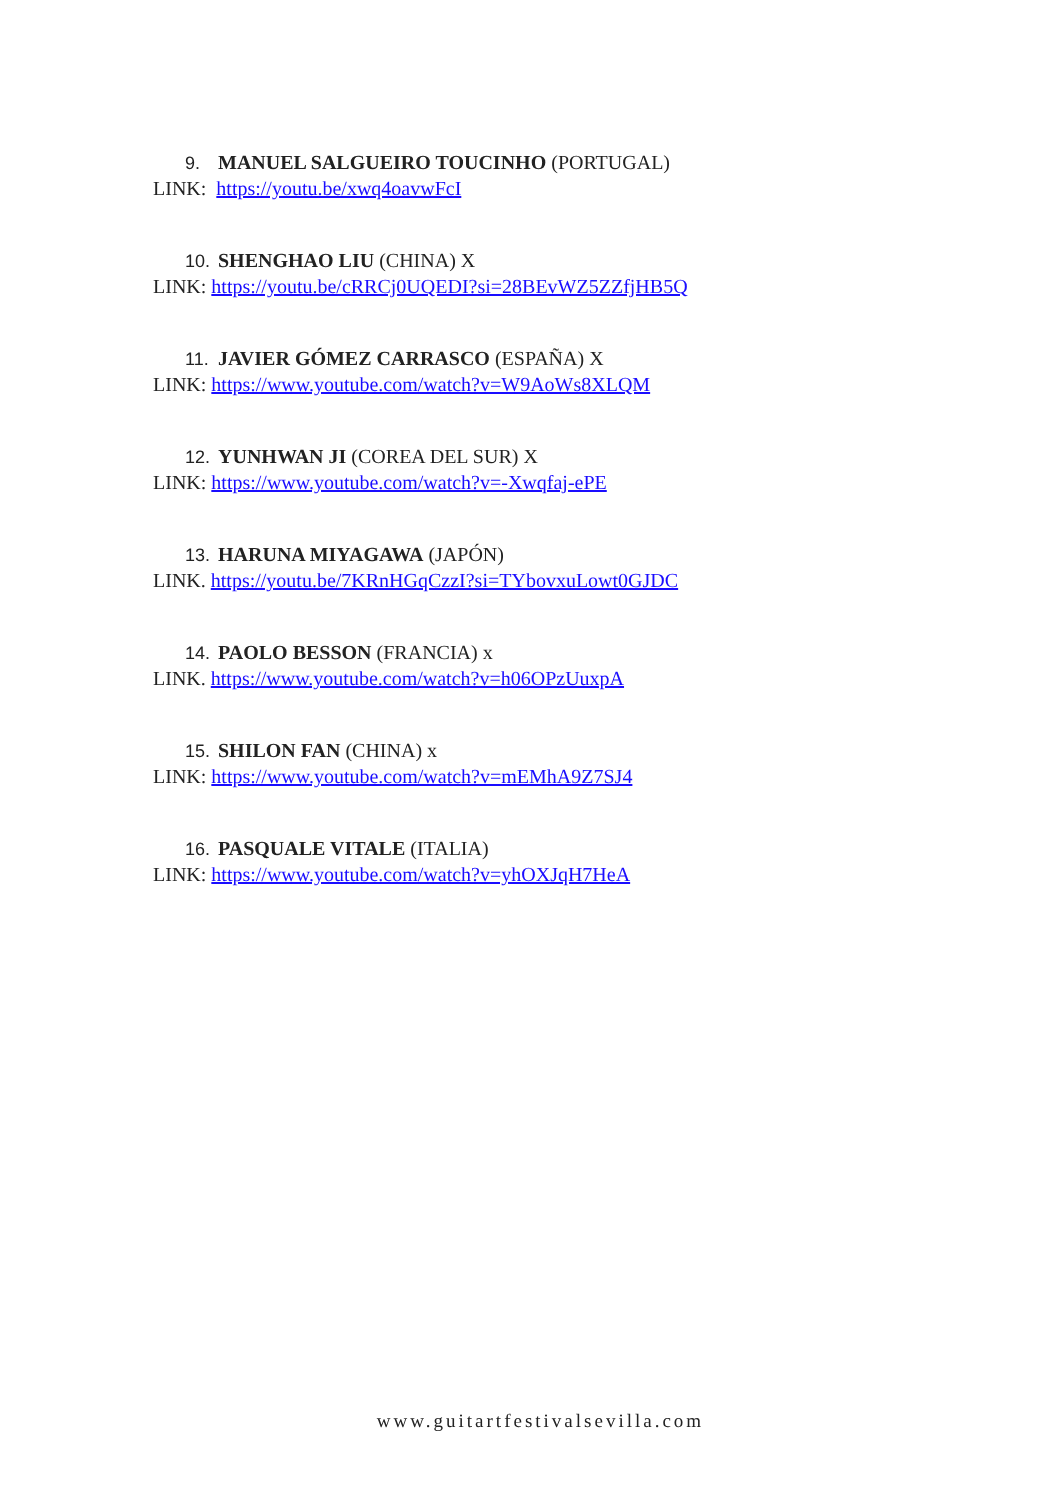9. MANUEL SALGUEIRO TOUCINHO (PORTUGAL)
LINK: https://youtu.be/xwq4oavwFcI
10. SHENGHAO LIU (CHINA) X
LINK: https://youtu.be/cRRCj0UQEDI?si=28BEvWZ5ZZfjHB5Q
11. JAVIER GÓMEZ CARRASCO (ESPAÑA) X
LINK: https://www.youtube.com/watch?v=W9AoWs8XLQM
12. YUNHWAN JI (COREA DEL SUR) X
LINK: https://www.youtube.com/watch?v=-Xwqfaj-ePE
13. HARUNA MIYAGAWA (JAPÓN)
LINK. https://youtu.be/7KRnHGqCzzI?si=TYbovxuLowt0GJDC
14. PAOLO BESSON (FRANCIA) x
LINK. https://www.youtube.com/watch?v=h06OPzUuxpA
15. SHILON FAN (CHINA) x
LINK: https://www.youtube.com/watch?v=mEMhA9Z7SJ4
16. PASQUALE VITALE (ITALIA)
LINK: https://www.youtube.com/watch?v=yhOXJqH7HeA
www.guitartfestivalsevilla.com